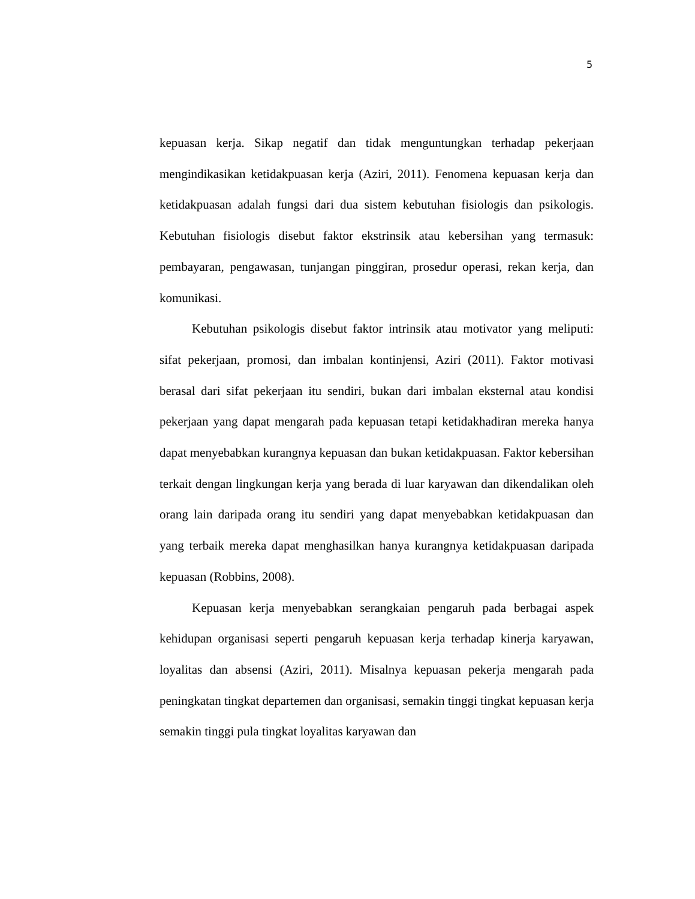5
kepuasan kerja. Sikap negatif dan tidak menguntungkan terhadap pekerjaan mengindikasikan ketidakpuasan kerja (Aziri, 2011). Fenomena kepuasan kerja dan ketidakpuasan adalah fungsi dari dua sistem kebutuhan fisiologis dan psikologis. Kebutuhan fisiologis disebut faktor ekstrinsik atau kebersihan yang termasuk: pembayaran, pengawasan, tunjangan pinggiran, prosedur operasi, rekan kerja, dan komunikasi.
Kebutuhan psikologis disebut faktor intrinsik atau motivator yang meliputi: sifat pekerjaan, promosi, dan imbalan kontinjensi, Aziri (2011). Faktor motivasi berasal dari sifat pekerjaan itu sendiri, bukan dari imbalan eksternal atau kondisi pekerjaan yang dapat mengarah pada kepuasan tetapi ketidakhadiran mereka hanya dapat menyebabkan kurangnya kepuasan dan bukan ketidakpuasan. Faktor kebersihan terkait dengan lingkungan kerja yang berada di luar karyawan dan dikendalikan oleh orang lain daripada orang itu sendiri yang dapat menyebabkan ketidakpuasan dan yang terbaik mereka dapat menghasilkan hanya kurangnya ketidakpuasan daripada kepuasan (Robbins, 2008).
Kepuasan kerja menyebabkan serangkaian pengaruh pada berbagai aspek kehidupan organisasi seperti pengaruh kepuasan kerja terhadap kinerja karyawan, loyalitas dan absensi (Aziri, 2011). Misalnya kepuasan pekerja mengarah pada peningkatan tingkat departemen dan organisasi, semakin tinggi tingkat kepuasan kerja semakin tinggi pula tingkat loyalitas karyawan dan